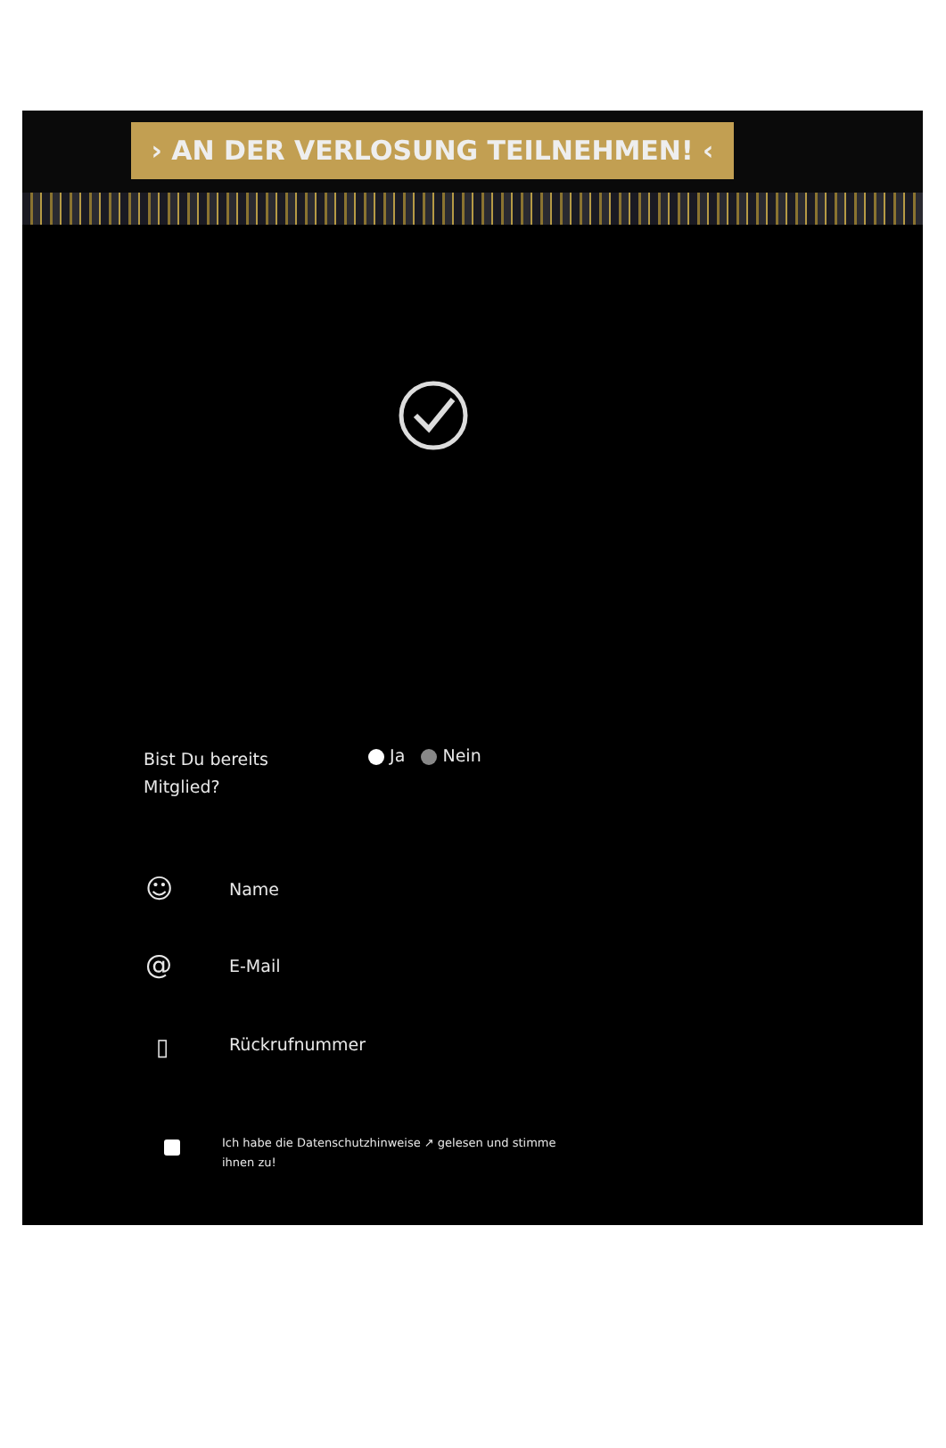› AN DER VERLOSUNG TEILNEHMEN! ‹
Bist Du bereits Mitglied?
Ja Nein
☺ Name
@ E-Mail
▯ Rückrufnummer
Ich habe die Datenschutzhinweise ↗ gelesen und stimme ihnen zu!